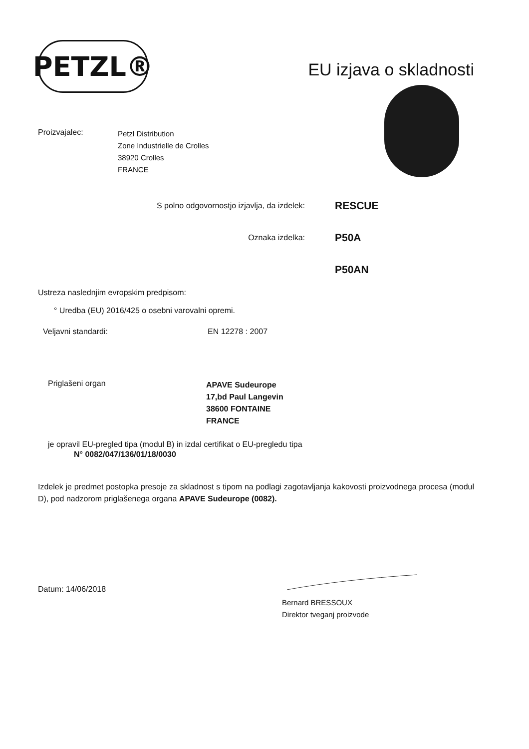PETZL®
EU izjava o skladnosti
Proizvajalec:
Petzl Distribution
Zone Industrielle de Crolles
38920 Crolles
FRANCE
S polno odgovornostjo izjavlja, da izdelek:
RESCUE
Oznaka izdelka:
P50A
P50AN
Ustreza naslednjim evropskim predpisom:
° Uredba (EU) 2016/425 o osebni varovalni opremi.
Veljavni standardi: EN 12278 : 2007
Priglašeni organ
APAVE Sudeurope
17,bd Paul Langevin
38600 FONTAINE
FRANCE
je opravil EU-pregled tipa (modul B) in izdal certifikat o EU-pregledu tipa
N° 0082/047/136/01/18/0030
Izdelek je predmet postopka presoje za skladnost s tipom na podlagi zagotavljanja kakovosti proizvodnega procesa (modul D), pod nadzorom priglašenega organa APAVE Sudeurope (0082).
Datum: 14/06/2018
Bernard BRESSOUX
Direktor tveganj proizvode